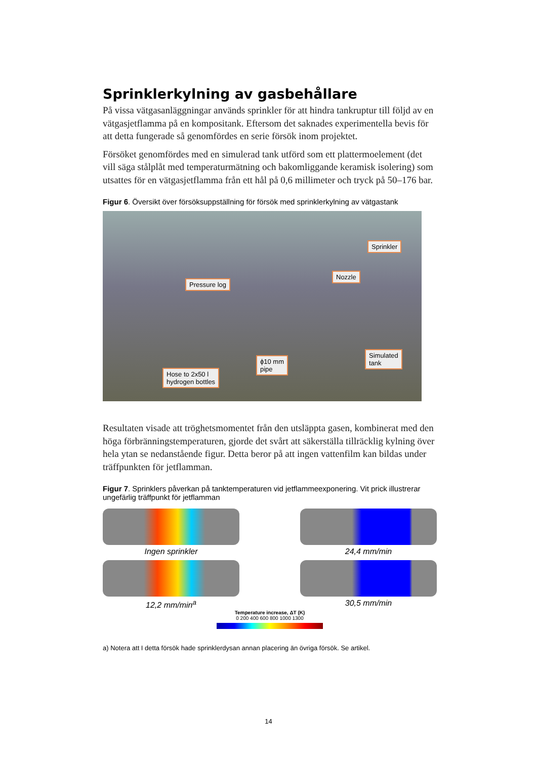Sprinklerkylning av gasbehållare
På vissa vätgasanläggningar används sprinkler för att hindra tankruptur till följd av en vätgasjetflamma på en kompositank. Eftersom det saknades experimentella bevis för att detta fungerade så genomfördes en serie försök inom projektet.
Försöket genomfördes med en simulerad tank utförd som ett plattermoelement (det vill säga stålplåt med temperaturmätning och bakomliggande keramisk isolering) som utsattes för en vätgasjetflamma från ett hål på 0,6 millimeter och tryck på 50–176 bar.
Figur 6. Översikt över försöksuppställning för försök med sprinklerkylning av vätgastank
Sprinkler
Nozzle
Pressure log
ϕ10 mm
pipe
Simulated
tank
Hose to 2x50 l
hydrogen bottles
Resultaten visade att tröghetsmomentet från den utsläppta gasen, kombinerat med den höga förbränningstemperaturen, gjorde det svårt att säkerställa tillräcklig kylning över hela ytan se nedanstående figur. Detta beror på att ingen vattenfilm kan bildas under träffpunkten för jetflamman.
Figur 7. Sprinklers påverkan på tanktemperaturen vid jetflammeexponering. Vit prick illustrerar ungefärlig träffpunkt för jetflamman
Ingen sprinkler
24,4 mm/min
12,2 mm/min<sup>a</sup>
30,5 mm/min
Temperature increase, ΔT (K)
0 200 400 600 800 1000 1300
a) Notera att I detta försök hade sprinklerdysan annan placering än övriga försök. Se artikel.
14